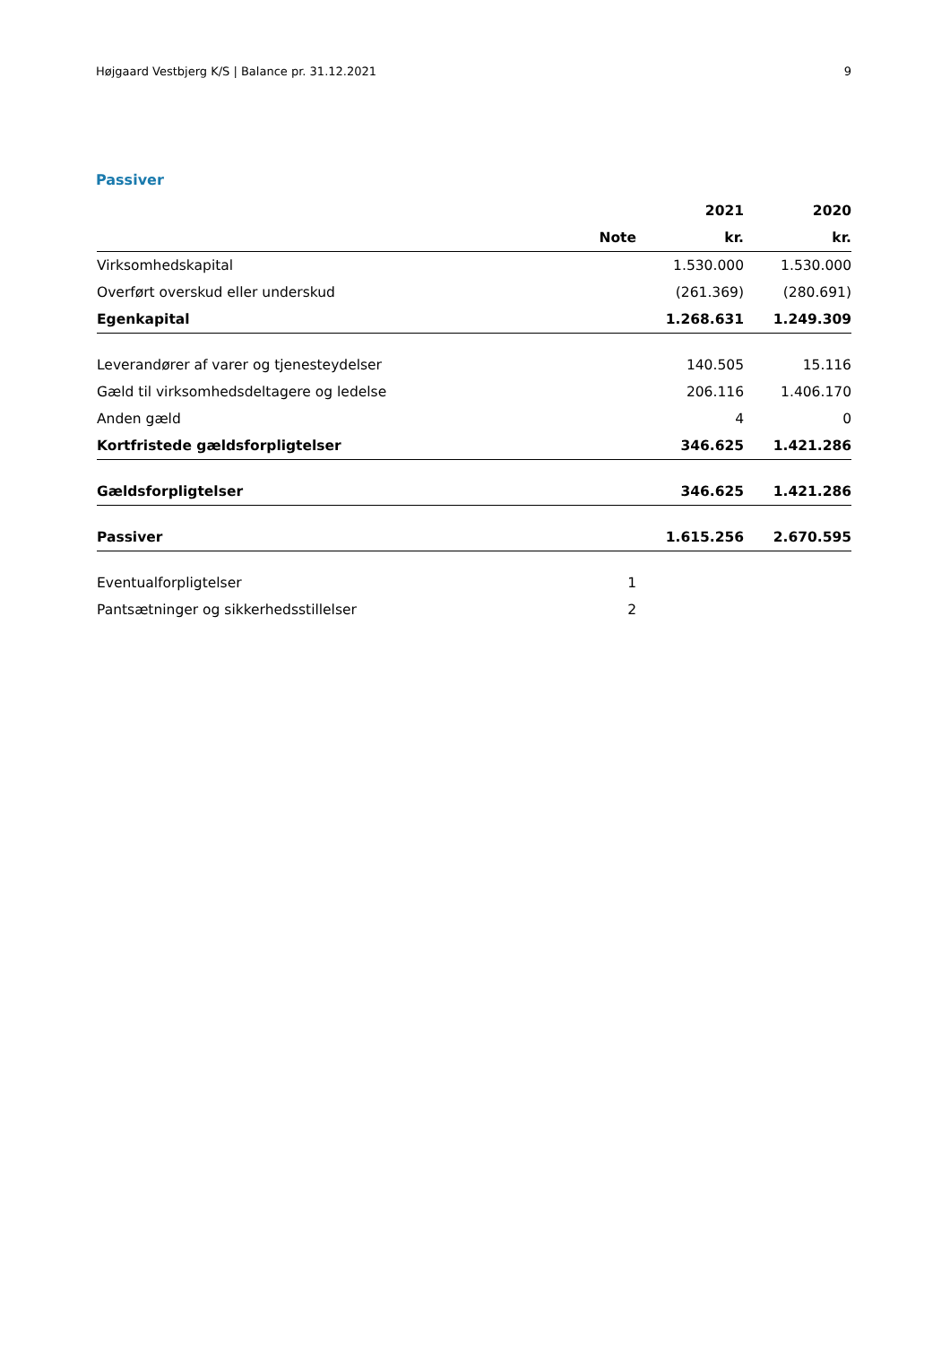Højgaard Vestbjerg K/S | Balance pr. 31.12.2021 9
Passiver
| | | 2021 | 2020 |
| --- | --- | --- | --- |
| | Note | kr. | kr. |
| Virksomhedskapital | | 1.530.000 | 1.530.000 |
| Overført overskud eller underskud | | (261.369) | (280.691) |
| Egenkapital | | 1.268.631 | 1.249.309 |
| Leverandører af varer og tjenesteydelser | | 140.505 | 15.116 |
| Gæld til virksomhedsdeltagere og ledelse | | 206.116 | 1.406.170 |
| Anden gæld | | 4 | 0 |
| Kortfristede gældsforpligtelser | | 346.625 | 1.421.286 |
| Gældsforpligtelser | | 346.625 | 1.421.286 |
| Passiver | | 1.615.256 | 2.670.595 |
| Eventualforpligtelser | 1 | | |
| Pantsætninger og sikkerhedsstillelser | 2 | | |